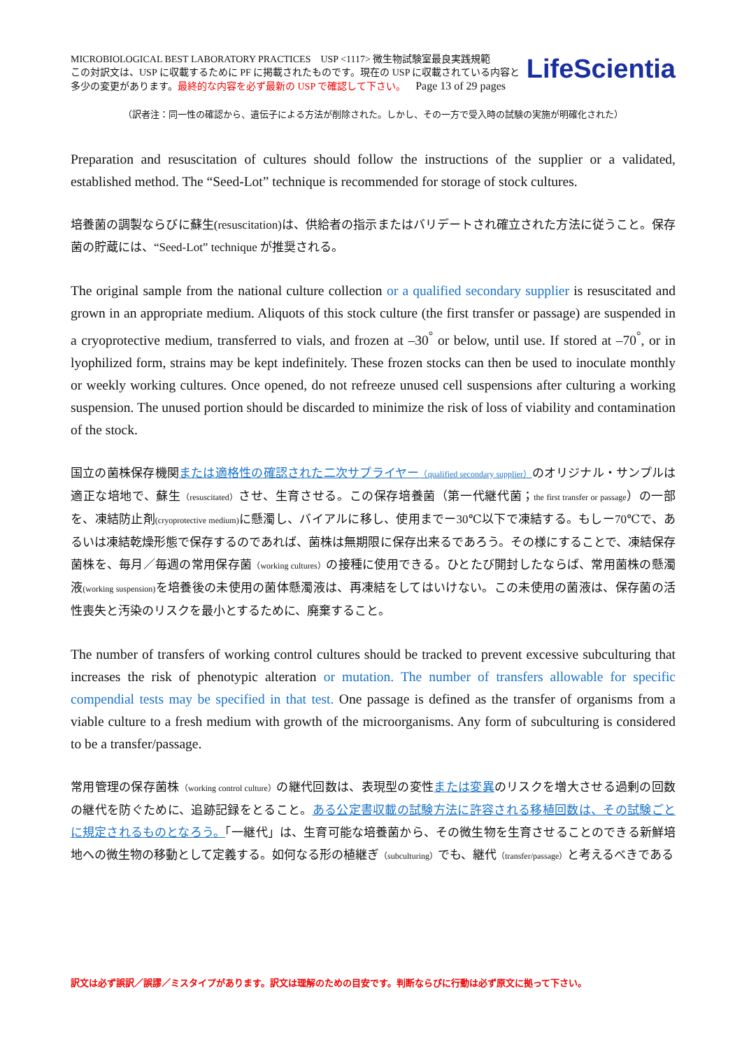MICROBIOLOGICAL BEST LABORATORY PRACTICES USP <1117> 微生物試験室最良実践規範
この対訳文は、USP に収載するために PF に掲載されたものです。現在の USP に収載されている内容と
多少の変更があります。最終的な内容を必ず最新の USP で確認して下さい。 Page 13 of 29 pages
LifeScientia
（訳者注：同一性の確認から、遺伝子による方法が削除された。しかし、その一方で受入時の試験の実施が明確化された）
Preparation and resuscitation of cultures should follow the instructions of the supplier or a validated, established method. The “Seed-Lot” technique is recommended for storage of stock cultures.
培養菌の調製ならびに蘇生(resuscitation)は、供給者の指示またはバリデートされ確立された方法に従うこと。保存菌の貯蔵には、“Seed-Lot” technique が推奨される。
The original sample from the national culture collection or a qualified secondary supplier is resuscitated and grown in an appropriate medium. Aliquots of this stock culture (the first transfer or passage) are suspended in a cryoprotective medium, transferred to vials, and frozen at –30<sup>°</sup> or below, until use. If stored at –70<sup>°</sup>, or in lyophilized form, strains may be kept indefinitely. These frozen stocks can then be used to inoculate monthly or weekly working cultures. Once opened, do not refreeze unused cell suspensions after culturing a working suspension. The unused portion should be discarded to minimize the risk of loss of viability and contamination of the stock.
国立の菌株保存機関または適格性の確認された二次サプライヤー（qualified secondary supplier）のオリジナル・サンプルは適正な培地で、蘇生（resuscitated）させ、生育させる。この保存培養菌（第一代継代菌；the first transfer or passage）の一部を、凍結防止剤(cryoprotective medium) に懸濁し、バイアルに移し、使用までー30℃以下で凍結する。もしー70℃で、あるいは凍結乾燥形態で保存するのであれば、菌株は無期限に保存出来るであろう。その様にすることで、凍結保存菌株を、毎月／毎週の常用保存菌（working cultures）の接種に使用できる。ひとたび開封したならば、常用菌株の懸濁液(working suspension) を培養後の未使用の菌体懸濁液は、再凍結をしてはいけない。この未使用の菌液は、保存菌の活性喪失と汚染のリスクを最小とするために、廃棄すること。
The number of transfers of working control cultures should be tracked to prevent excessive subculturing that increases the risk of phenotypic alteration or mutation. The number of transfers allowable for specific compendial tests may be specified in that test. One passage is defined as the transfer of organisms from a viable culture to a fresh medium with growth of the microorganisms. Any form of subculturing is considered to be a transfer/passage.
常用管理の保存菌株（working control culture）の継代回数は、表現型の変性または変異のリスクを増大させる過剰の回数の継代を防ぐために、追跡記録をとること。ある公定書収載の試験方法に許容される移植回数は、その試験ごとに規定されるものとなろう。「一継代」は、生育可能な培養菌から、その微生物を生育させることのできる新鮮培地への微生物の移動として定義する。如何なる形の植継ぎ（subculturing）でも、継代（transfer/passage）と考えるべきである
訳文は必ず誤訳／誤謬／ミスタイプがあります。訳文は理解のための目安です。判断ならびに行動は必ず原文に拠って下さい。